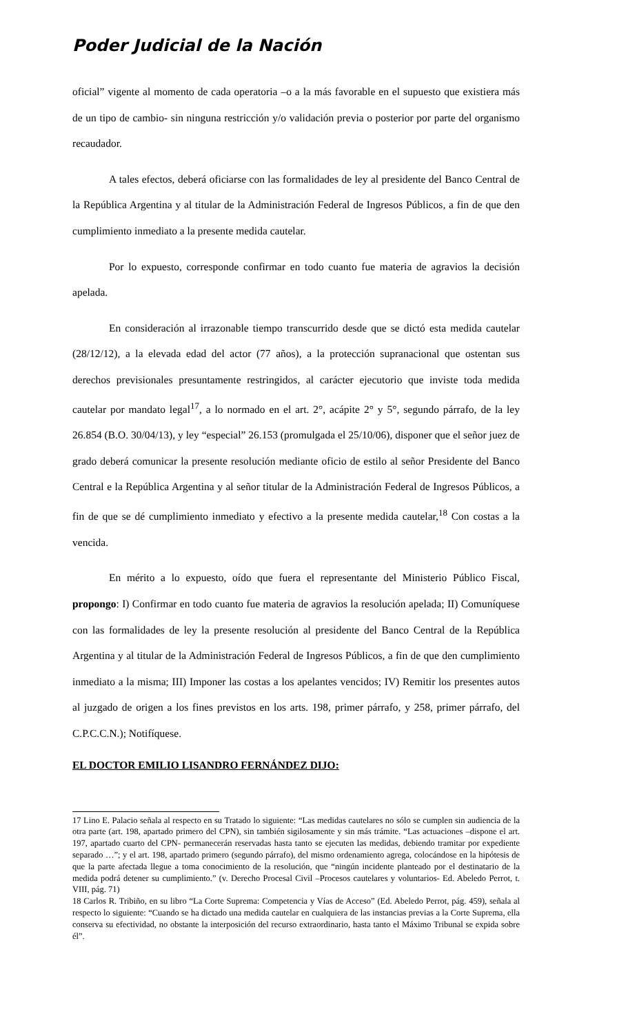Poder Judicial de la Nación
oficial” vigente al momento de cada operatoria –o a la más favorable en el supuesto que existiera más de un tipo de cambio- sin ninguna restricción y/o validación previa o posterior por parte del organismo recaudador.
A tales efectos, deberá oficiarse con las formalidades de ley al presidente del Banco Central de la República Argentina y al titular de la Administración Federal de Ingresos Públicos, a fin de que den cumplimiento inmediato a la presente medida cautelar.
Por lo expuesto, corresponde confirmar en todo cuanto fue materia de agravios la decisión apelada.
En consideración al irrazonable tiempo transcurrido desde que se dictó esta medida cautelar (28/12/12), a la elevada edad del actor (77 años), a la protección supranacional que ostentan sus derechos previsionales presuntamente restringidos, al carácter ejecutorio que inviste toda medida cautelar por mandato legal<sup>17</sup>, a lo normado en el art. 2°, acápite 2° y 5°, segundo párrafo, de la ley 26.854 (B.O. 30/04/13), y ley “especial” 26.153 (promulgada el 25/10/06), disponer que el señor juez de grado deberá comunicar la presente resolución mediante oficio de estilo al señor Presidente del Banco Central e la República Argentina y al señor titular de la Administración Federal de Ingresos Públicos, a fin de que se dé cumplimiento inmediato y efectivo a la presente medida cautelar,<sup>18</sup> Con costas a la vencida.
En mérito a lo expuesto, oído que fuera el representante del Ministerio Público Fiscal, propongo: I) Confirmar en todo cuanto fue materia de agravios la resolución apelada; II) Comuníquese con las formalidades de ley la presente resolución al presidente del Banco Central de la República Argentina y al titular de la Administración Federal de Ingresos Públicos, a fin de que den cumplimiento inmediato a la misma; III) Imponer las costas a los apelantes vencidos; IV) Remitir los presentes autos al juzgado de origen a los fines previstos en los arts. 198, primer párrafo, y 258, primer párrafo, del C.P.C.C.N.); Notifíquese.
EL DOCTOR EMILIO LISANDRO FERNÁNDEZ DIJO:
17 Lino E. Palacio señala al respecto en su Tratado lo siguiente: “Las medidas cautelares no sólo se cumplen sin audiencia de la otra parte (art. 198, apartado primero del CPN), sin también sigilosamente y sin más trámite. “Las actuaciones –dispone el art. 197, apartado cuarto del CPN- permanecerán reservadas hasta tanto se ejecuten las medidas, debiendo tramitar por expediente separado …”; y el art. 198, apartado primero (segundo párrafo), del mismo ordenamiento agrega, colocándose en la hipótesis de que la parte afectada llegue a toma conocimiento de la resolución, que “ningún incidente planteado por el destinatario de la medida podrá detener su cumplimiento.” (v. Derecho Procesal Civil –Procesos cautelares y voluntarios- Ed. Abeledo Perrot, t. VIII, pág. 71)
18 Carlos R. Tribiño, en su libro “La Corte Suprema: Competencia y Vías de Acceso” (Ed. Abeledo Perrot, pág. 459), señala al respecto lo siguiente: “Cuando se ha dictado una medida cautelar en cualquiera de las instancias previas a la Corte Suprema, ella conserva su efectividad, no obstante la interposición del recurso extraordinario, hasta tanto el Máximo Tribunal se expida sobre él”.